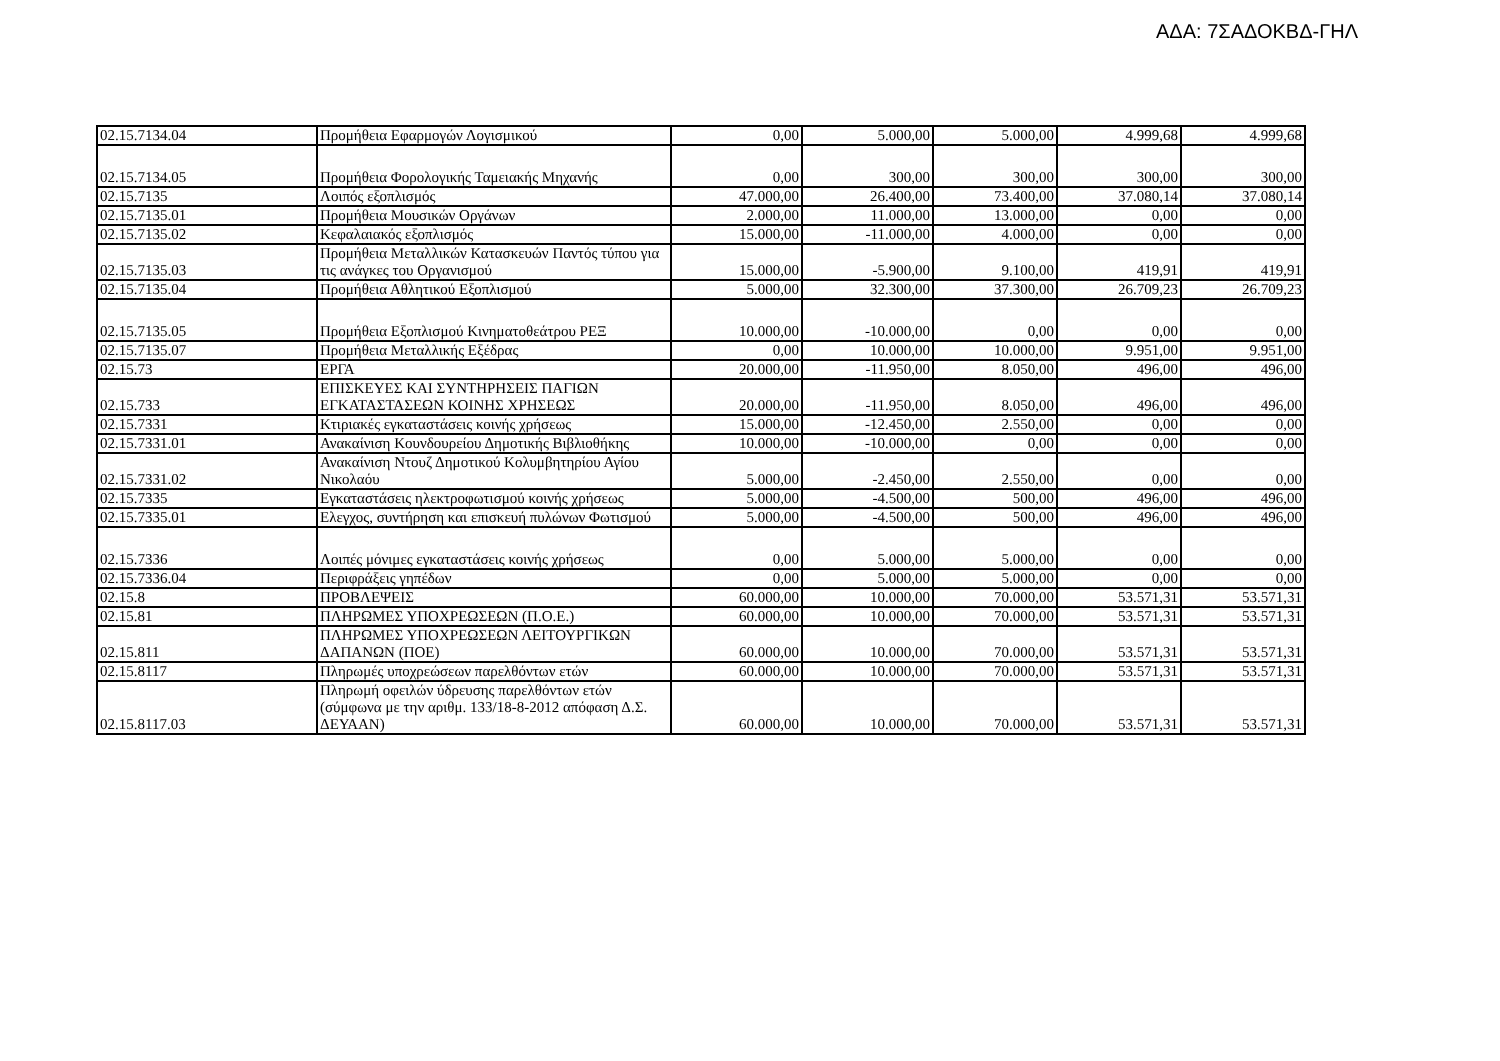ΑΔΑ: 7ΣΑΔΟΚΒΔ-ΓΗΛ
| 02.15.7134.04 | Προμήθεια Εφαρμογών Λογισμικού | 0,00 | 5.000,00 | 5.000,00 | 4.999,68 | 4.999,68 |
| 02.15.7134.05 | Προμήθεια Φορολογικής Ταμειακής Μηχανής | 0,00 | 300,00 | 300,00 | 300,00 | 300,00 |
| 02.15.7135 | Λοιπός εξοπλισμός | 47.000,00 | 26.400,00 | 73.400,00 | 37.080,14 | 37.080,14 |
| 02.15.7135.01 | Προμήθεια Μουσικών Οργάνων | 2.000,00 | 11.000,00 | 13.000,00 | 0,00 | 0,00 |
| 02.15.7135.02 | Κεφαλαιακός εξοπλισμός | 15.000,00 | -11.000,00 | 4.000,00 | 0,00 | 0,00 |
| 02.15.7135.03 | Προμήθεια Μεταλλικών Κατασκευών Παντός τύπου για τις ανάγκες του Οργανισμού | 15.000,00 | -5.900,00 | 9.100,00 | 419,91 | 419,91 |
| 02.15.7135.04 | Προμήθεια Αθλητικού Εξοπλισμού | 5.000,00 | 32.300,00 | 37.300,00 | 26.709,23 | 26.709,23 |
| 02.15.7135.05 | Προμήθεια Εξοπλισμού Κινηματοθεάτρου ΡΕΞ | 10.000,00 | -10.000,00 | 0,00 | 0,00 | 0,00 |
| 02.15.7135.07 | Προμήθεια Μεταλλικής Εξέδρας | 0,00 | 10.000,00 | 10.000,00 | 9.951,00 | 9.951,00 |
| 02.15.73 | ΕΡΓΑ | 20.000,00 | -11.950,00 | 8.050,00 | 496,00 | 496,00 |
| 02.15.733 | ΕΠΙΣΚΕΥΕΣ ΚΑΙ ΣΥΝΤΗΡΗΣΕΙΣ ΠΑΓΙΩΝ ΕΓΚΑΤΑΣΤΑΣΕΩΝ ΚΟΙΝΗΣ ΧΡΗΣΕΩΣ | 20.000,00 | -11.950,00 | 8.050,00 | 496,00 | 496,00 |
| 02.15.7331 | Κτιριακές εγκαταστάσεις κοινής χρήσεως | 15.000,00 | -12.450,00 | 2.550,00 | 0,00 | 0,00 |
| 02.15.7331.01 | Ανακαίνιση Κουνδουρείου Δημοτικής Βιβλιοθήκης | 10.000,00 | -10.000,00 | 0,00 | 0,00 | 0,00 |
| 02.15.7331.02 | Ανακαίνιση Ντουζ Δημοτικού Κολυμβητηρίου Αγίου Νικολαόυ | 5.000,00 | -2.450,00 | 2.550,00 | 0,00 | 0,00 |
| 02.15.7335 | Εγκαταστάσεις ηλεκτροφωτισμού κοινής χρήσεως | 5.000,00 | -4.500,00 | 500,00 | 496,00 | 496,00 |
| 02.15.7335.01 | Ελεγχος, συντήρηση και επισκευή πυλώνων Φωτισμού | 5.000,00 | -4.500,00 | 500,00 | 496,00 | 496,00 |
| 02.15.7336 | Λοιπές μόνιμες εγκαταστάσεις κοινής χρήσεως | 0,00 | 5.000,00 | 5.000,00 | 0,00 | 0,00 |
| 02.15.7336.04 | Περιφράξεις γηπέδων | 0,00 | 5.000,00 | 5.000,00 | 0,00 | 0,00 |
| 02.15.8 | ΠΡΟΒΛΕΨΕΙΣ | 60.000,00 | 10.000,00 | 70.000,00 | 53.571,31 | 53.571,31 |
| 02.15.81 | ΠΛΗΡΩΜΕΣ ΥΠΟΧΡΕΩΣΕΩΝ (Π.Ο.Ε.) | 60.000,00 | 10.000,00 | 70.000,00 | 53.571,31 | 53.571,31 |
| 02.15.811 | ΠΛΗΡΩΜΕΣ ΥΠΟΧΡΕΩΣΕΩΝ ΛΕΙΤΟΥΡΓΙΚΩΝ ΔΑΠΑΝΩΝ (ΠΟΕ) | 60.000,00 | 10.000,00 | 70.000,00 | 53.571,31 | 53.571,31 |
| 02.15.8117 | Πληρωμές υποχρεώσεων παρελθόντων ετών | 60.000,00 | 10.000,00 | 70.000,00 | 53.571,31 | 53.571,31 |
| 02.15.8117.03 | Πληρωμή οφειλών ύδρευσης παρελθόντων ετών (σύμφωνα με την αριθμ. 133/18-8-2012 απόφαση Δ.Σ. ΔΕΥΑΑΝ) | 60.000,00 | 10.000,00 | 70.000,00 | 53.571,31 | 53.571,31 |